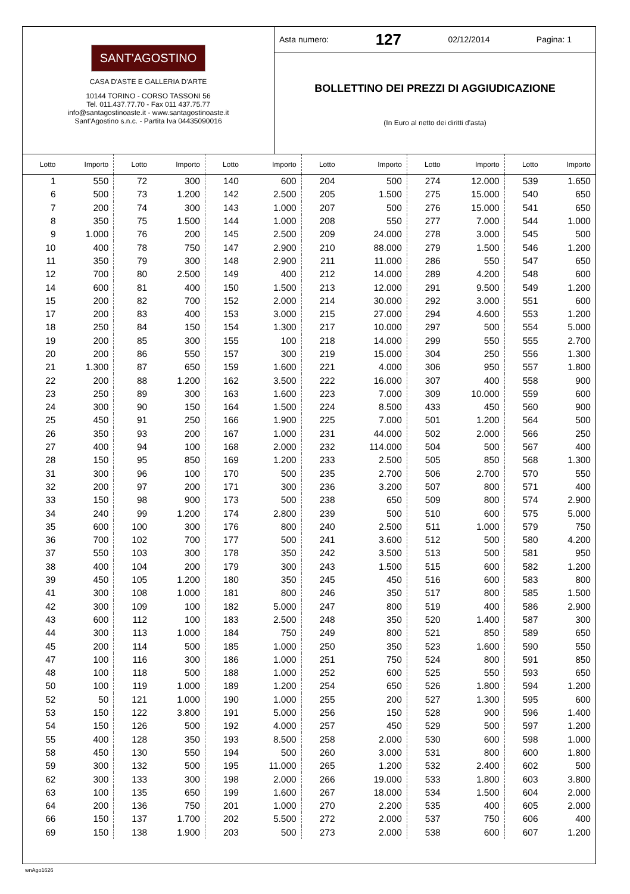SANT'AGOSTINO
CASA D'ASTE E GALLERIA D'ARTE
10144 TORINO - CORSO TASSONI 56
Tel. 011.437.77.70 - Fax 011 437.75.77
info@santagostinoaste.it - www.santagostinoaste.it
Sant'Agostino s.n.c. - Partita Iva 04435090016
Asta numero: 127 02/12/2014 Pagina: 1
BOLLETTINO DEI PREZZI DI AGGIUDICAZIONE
(In Euro al netto dei diritti d'asta)
| Lotto | Importo | Lotto | Importo | Lotto | Importo | Lotto | Importo | Lotto | Importo | Lotto | Importo |
| --- | --- | --- | --- | --- | --- | --- | --- | --- | --- | --- | --- |
| 1 | 550 | 72 | 300 | 140 | 600 | 204 | 500 | 274 | 12.000 | 539 | 1.650 |
| 6 | 500 | 73 | 1.200 | 142 | 2.500 | 205 | 1.500 | 275 | 15.000 | 540 | 650 |
| 7 | 200 | 74 | 300 | 143 | 1.000 | 207 | 500 | 276 | 15.000 | 541 | 650 |
| 8 | 350 | 75 | 1.500 | 144 | 1.000 | 208 | 550 | 277 | 7.000 | 544 | 1.000 |
| 9 | 1.000 | 76 | 200 | 145 | 2.500 | 209 | 24.000 | 278 | 3.000 | 545 | 500 |
| 10 | 400 | 78 | 750 | 147 | 2.900 | 210 | 88.000 | 279 | 1.500 | 546 | 1.200 |
| 11 | 350 | 79 | 300 | 148 | 2.900 | 211 | 11.000 | 286 | 550 | 547 | 650 |
| 12 | 700 | 80 | 2.500 | 149 | 400 | 212 | 14.000 | 289 | 4.200 | 548 | 600 |
| 14 | 600 | 81 | 400 | 150 | 1.500 | 213 | 12.000 | 291 | 9.500 | 549 | 1.200 |
| 15 | 200 | 82 | 700 | 152 | 2.000 | 214 | 30.000 | 292 | 3.000 | 551 | 600 |
| 17 | 200 | 83 | 400 | 153 | 3.000 | 215 | 27.000 | 294 | 4.600 | 553 | 1.200 |
| 18 | 250 | 84 | 150 | 154 | 1.300 | 217 | 10.000 | 297 | 500 | 554 | 5.000 |
| 19 | 200 | 85 | 300 | 155 | 100 | 218 | 14.000 | 299 | 550 | 555 | 2.700 |
| 20 | 200 | 86 | 550 | 157 | 300 | 219 | 15.000 | 304 | 250 | 556 | 1.300 |
| 21 | 1.300 | 87 | 650 | 159 | 1.600 | 221 | 4.000 | 306 | 950 | 557 | 1.800 |
| 22 | 200 | 88 | 1.200 | 162 | 3.500 | 222 | 16.000 | 307 | 400 | 558 | 900 |
| 23 | 250 | 89 | 300 | 163 | 1.600 | 223 | 7.000 | 309 | 10.000 | 559 | 600 |
| 24 | 300 | 90 | 150 | 164 | 1.500 | 224 | 8.500 | 433 | 450 | 560 | 900 |
| 25 | 450 | 91 | 250 | 166 | 1.900 | 225 | 7.000 | 501 | 1.200 | 564 | 500 |
| 26 | 350 | 93 | 200 | 167 | 1.000 | 231 | 44.000 | 502 | 2.000 | 566 | 250 |
| 27 | 400 | 94 | 100 | 168 | 2.000 | 232 | 114.000 | 504 | 500 | 567 | 400 |
| 28 | 150 | 95 | 850 | 169 | 1.200 | 233 | 2.500 | 505 | 850 | 568 | 1.300 |
| 31 | 300 | 96 | 100 | 170 | 500 | 235 | 2.700 | 506 | 2.700 | 570 | 550 |
| 32 | 200 | 97 | 200 | 171 | 300 | 236 | 3.200 | 507 | 800 | 571 | 400 |
| 33 | 150 | 98 | 900 | 173 | 500 | 238 | 650 | 509 | 800 | 574 | 2.900 |
| 34 | 240 | 99 | 1.200 | 174 | 2.800 | 239 | 500 | 510 | 600 | 575 | 5.000 |
| 35 | 600 | 100 | 300 | 176 | 800 | 240 | 2.500 | 511 | 1.000 | 579 | 750 |
| 36 | 700 | 102 | 700 | 177 | 500 | 241 | 3.600 | 512 | 500 | 580 | 4.200 |
| 37 | 550 | 103 | 300 | 178 | 350 | 242 | 3.500 | 513 | 500 | 581 | 950 |
| 38 | 400 | 104 | 200 | 179 | 300 | 243 | 1.500 | 515 | 600 | 582 | 1.200 |
| 39 | 450 | 105 | 1.200 | 180 | 350 | 245 | 450 | 516 | 600 | 583 | 800 |
| 41 | 300 | 108 | 1.000 | 181 | 800 | 246 | 350 | 517 | 800 | 585 | 1.500 |
| 42 | 300 | 109 | 100 | 182 | 5.000 | 247 | 800 | 519 | 400 | 586 | 2.900 |
| 43 | 600 | 112 | 100 | 183 | 2.500 | 248 | 350 | 520 | 1.400 | 587 | 300 |
| 44 | 300 | 113 | 1.000 | 184 | 750 | 249 | 800 | 521 | 850 | 589 | 650 |
| 45 | 200 | 114 | 500 | 185 | 1.000 | 250 | 350 | 523 | 1.600 | 590 | 550 |
| 47 | 100 | 116 | 300 | 186 | 1.000 | 251 | 750 | 524 | 800 | 591 | 850 |
| 48 | 100 | 118 | 500 | 188 | 1.000 | 252 | 600 | 525 | 550 | 593 | 650 |
| 50 | 100 | 119 | 1.000 | 189 | 1.200 | 254 | 650 | 526 | 1.800 | 594 | 1.200 |
| 52 | 50 | 121 | 1.000 | 190 | 1.000 | 255 | 200 | 527 | 1.300 | 595 | 600 |
| 53 | 150 | 122 | 3.800 | 191 | 5.000 | 256 | 150 | 528 | 900 | 596 | 1.400 |
| 54 | 150 | 126 | 500 | 192 | 4.000 | 257 | 450 | 529 | 500 | 597 | 1.200 |
| 55 | 400 | 128 | 350 | 193 | 8.500 | 258 | 2.000 | 530 | 600 | 598 | 1.000 |
| 58 | 450 | 130 | 550 | 194 | 500 | 260 | 3.000 | 531 | 800 | 600 | 1.800 |
| 59 | 300 | 132 | 500 | 195 | 11.000 | 265 | 1.200 | 532 | 2.400 | 602 | 500 |
| 62 | 300 | 133 | 300 | 198 | 2.000 | 266 | 19.000 | 533 | 1.800 | 603 | 3.800 |
| 63 | 100 | 135 | 650 | 199 | 1.600 | 267 | 18.000 | 534 | 1.500 | 604 | 2.000 |
| 64 | 200 | 136 | 750 | 201 | 1.000 | 270 | 2.200 | 535 | 400 | 605 | 2.000 |
| 66 | 150 | 137 | 1.700 | 202 | 5.500 | 272 | 2.000 | 537 | 750 | 606 | 400 |
| 69 | 150 | 138 | 1.900 | 203 | 500 | 273 | 2.000 | 538 | 600 | 607 | 1.200 |
wnAgo1626